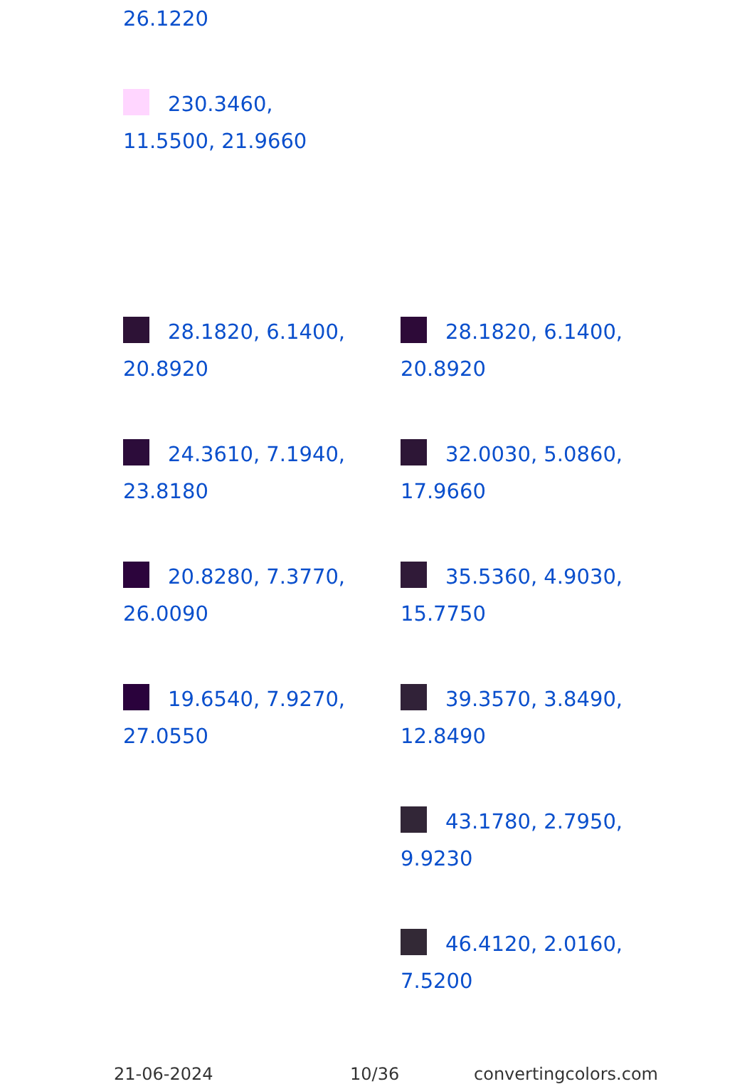26.1220
230.3460, 11.5500, 21.9660
28.1820, 6.1400, 20.8920
24.3610, 7.1940, 23.8180
20.8280, 7.3770, 26.0090
19.6540, 7.9270, 27.0550
28.1820, 6.1400, 20.8920
32.0030, 5.0860, 17.9660
35.5360, 4.9030, 15.7750
39.3570, 3.8490, 12.8490
43.1780, 2.7950, 9.9230
46.4120, 2.0160, 7.5200
21-06-2024 10/36 convertingcolors.com